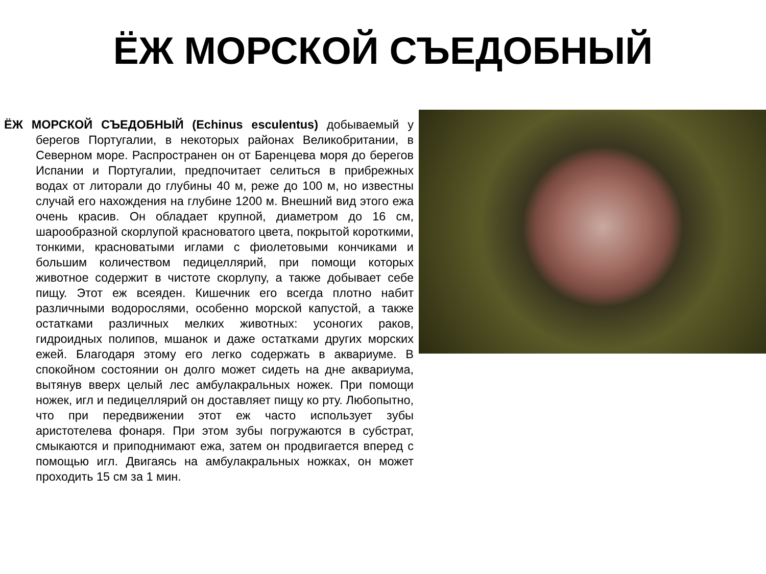ЁЖ МОРСКОЙ СЪЕДОБНЫЙ
ЁЖ МОРСКОЙ СЪЕДОБНЫЙ (Echinus esculentus) добываемый у берегов Португалии, в некоторых районах Великобритании, в Северном море. Распространен он от Баренцева моря до берегов Испании и Португалии, предпочитает селиться в прибрежных водах от литорали до глубины 40 м, реже до 100 м, но известны случай его нахождения на глубине 1200 м. Внешний вид этого ежа очень красив. Он обладает крупной, диаметром до 16 см, шарообразной скорлупой красноватого цвета, покрытой короткими, тонкими, красноватыми иглами с фиолетовыми кончиками и большим количеством педицеллярий, при помощи которых животное содержит в чистоте скорлупу, а также добывает себе пищу. Этот еж всеяден. Кишечник его всегда плотно набит различными водорослями, особенно морской капустой, а также остатками различных мелких животных: усоногих раков, гидроидных полипов, мшанок и даже остатками других морских ежей. Благодаря этому его легко содержать в аквариуме. В спокойном состоянии он долго может сидеть на дне аквариума, вытянув вверх целый лес амбулакральных ножек. При помощи ножек, игл и педицеллярий он доставляет пищу ко рту. Любопытно, что при передвижении этот еж часто использует зубы аристотелева фонаря. При этом зубы погружаются в субстрат, смыкаются и приподнимают ежа, затем он продвигается вперед с помощью игл. Двигаясь на амбулакральных ножках, он может проходить 15 см за 1 мин.